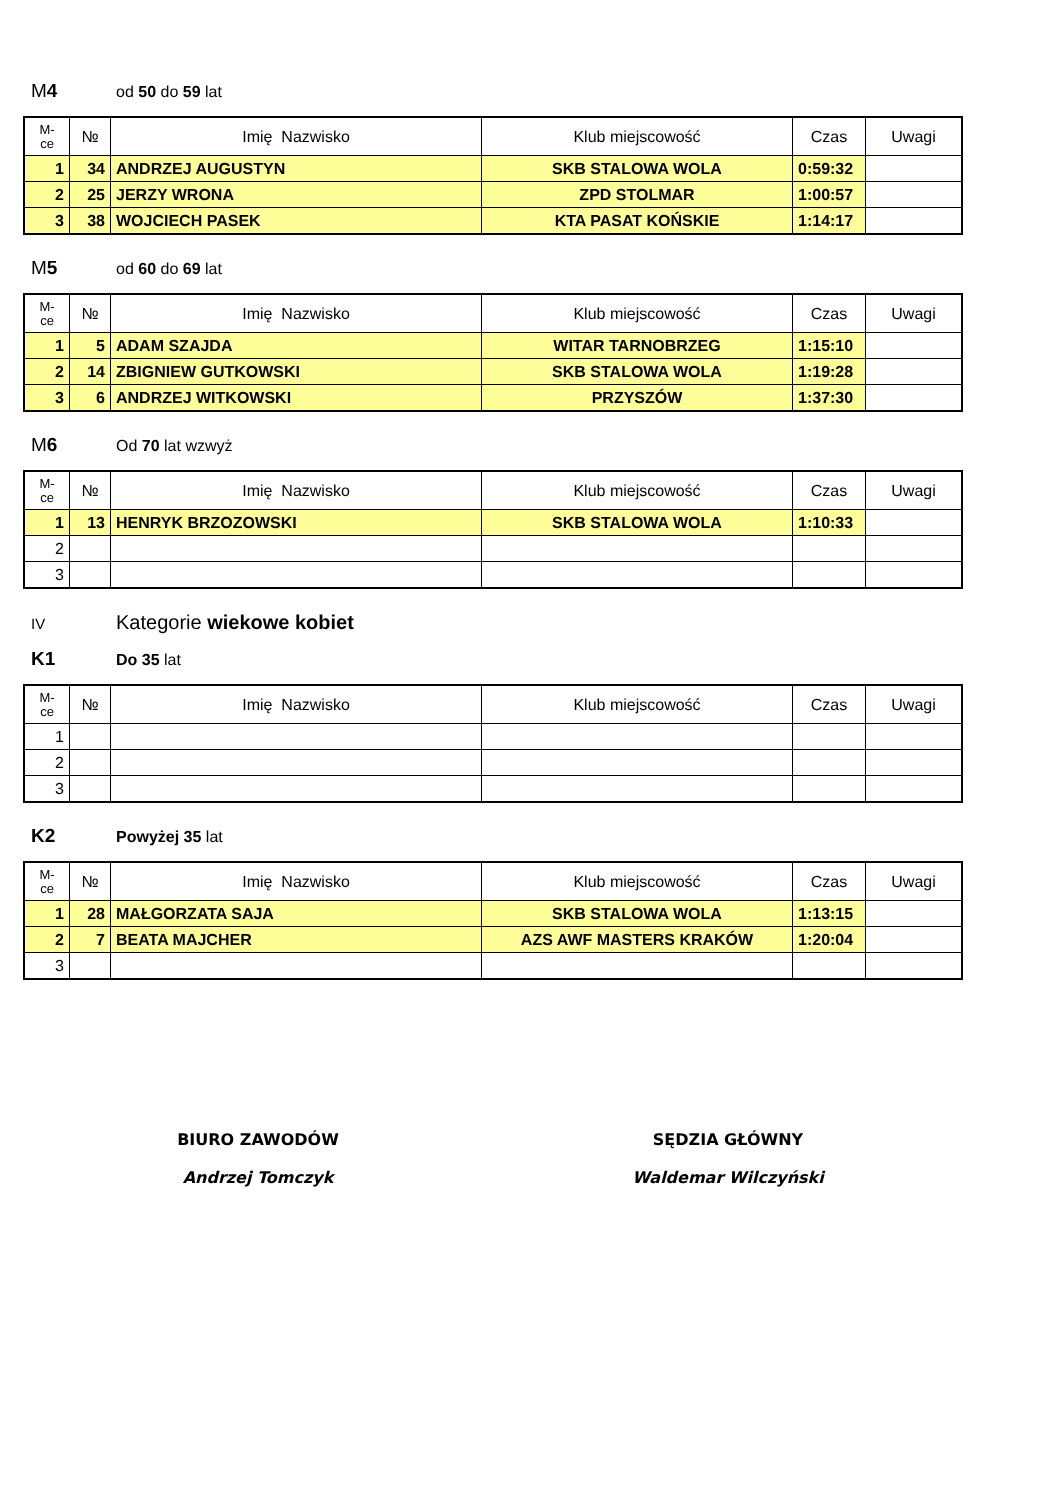M4 od 50 do 59 lat
| M- ce | № | Imię Nazwisko | Klub miejscowość | Czas | Uwagi |
| --- | --- | --- | --- | --- | --- |
| 1 | 34 | ANDRZEJ AUGUSTYN | SKB STALOWA WOLA | 0:59:32 | |
| 2 | 25 | JERZY WRONA | ZPD STOLMAR | 1:00:57 | |
| 3 | 38 | WOJCIECH PASEK | KTA PASAT KOŃSKIE | 1:14:17 | |
M5 od 60 do 69 lat
| M- ce | № | Imię Nazwisko | Klub miejscowość | Czas | Uwagi |
| --- | --- | --- | --- | --- | --- |
| 1 | 5 | ADAM SZAJDA | WITAR TARNOBRZEG | 1:15:10 | |
| 2 | 14 | ZBIGNIEW GUTKOWSKI | SKB STALOWA WOLA | 1:19:28 | |
| 3 | 6 | ANDRZEJ WITKOWSKI | PRZYSZÓW | 1:37:30 | |
M6 Od 70 lat wzwyż
| M- ce | № | Imię Nazwisko | Klub miejscowość | Czas | Uwagi |
| --- | --- | --- | --- | --- | --- |
| 1 | 13 | HENRYK BRZOZOWSKI | SKB STALOWA WOLA | 1:10:33 | |
| 2 | | | | | |
| 3 | | | | | |
IV Kategorie wiekowe kobiet
K1 Do 35 lat
| M- ce | № | Imię Nazwisko | Klub miejscowość | Czas | Uwagi |
| --- | --- | --- | --- | --- | --- |
| 1 | | | | | |
| 2 | | | | | |
| 3 | | | | | |
K2 Powyżej 35 lat
| M- ce | № | Imię Nazwisko | Klub miejscowość | Czas | Uwagi |
| --- | --- | --- | --- | --- | --- |
| 1 | 28 | MAŁGORZATA SAJA | SKB STALOWA WOLA | 1:13:15 | |
| 2 | 7 | BEATA MAJCHER | AZS AWF MASTERS KRAKÓW | 1:20:04 | |
| 3 | | | | | |
BIURO ZAWODÓW
Andrzej Tomczyk
SĘDZIA GŁÓWNY
Waldemar Wilczyński